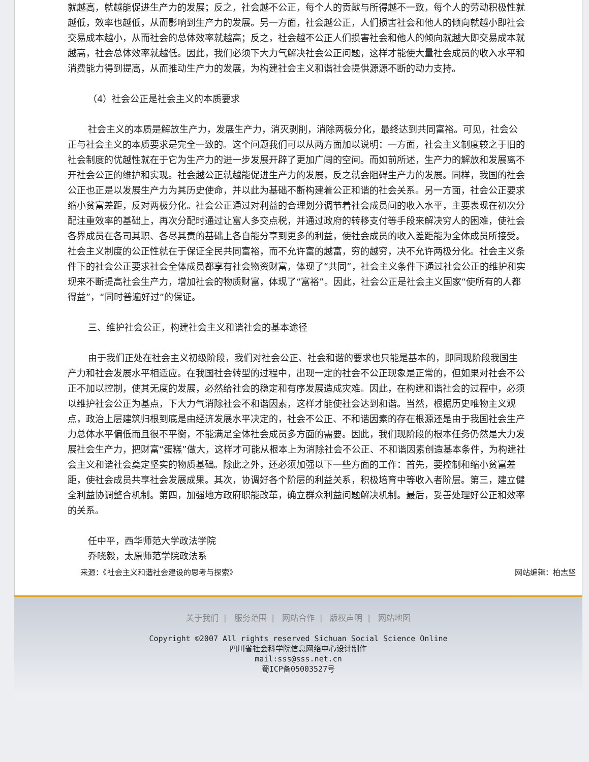就越高，就越能促进生产力的发展；反之，社会越不公正，每个人的贡献与所得越不一致，每个人的劳动积极性就越低，效率也越低，从而影响到生产力的发展。另一方面，社会越公正，人们损害社会和他人的倾向就越小即社会交易成本越小，从而社会的总体效率就越高；反之，社会越不公正人们损害社会和他人的倾向就越大即交易成本就越高，社会总体效率就越低。因此，我们必须下大力气解决社会公正问题，这样才能使大量社会成员的收入水平和消费能力得到提高，从而推动生产力的发展，为构建社会主义和谐社会提供源源不断的动力支持。
（4）社会公正是社会主义的本质要求
社会主义的本质是解放生产力，发展生产力，消灭剥削，消除两极分化，最终达到共同富裕。可见，社会公正与社会主义的本质要求是完全一致的。这个问题我们可以从两方面加以说明：一方面，社会主义制度较之于旧的社会制度的优越性就在于它为生产力的进一步发展开辟了更加广阔的空间。而如前所述，生产力的解放和发展离不开社会公正的维护和实现。社会越公正就越能促进生产力的发展，反之就会阻碍生产力的发展。同样，我国的社会公正也正是以发展生产力为其历史使命，并以此为基础不断构建着公正和谐的社会关系。另一方面，社会公正要求缩小贫富差距，反对两极分化。社会公正通过对利益的合理划分调节着社会成员间的收入水平，主要表现在初次分配注重效率的基础上，再次分配时通过让富人多交点税，并通过政府的转移支付等手段来解决穷人的困难，使社会各界成员在各司其职、各尽其责的基础上各自能分享到更多的利益，使社会成员的收入差距能为全体成员所接受。社会主义制度的公正性就在于保证全民共同富裕，而不允许富的越富，穷的越穷，决不允许两极分化。社会主义条件下的社会公正要求社会全体成员都享有社会物资财富，体现了“共同”，社会主义条件下通过社会公正的维护和实现来不断提高社会生产力，增加社会的物质财富，体现了“富裕”。因此，社会公正是社会主义国家“使所有的人都得益”，“同时普遍好过”的保证。
三、维护社会公正，构建社会主义和谐社会的基本途径
由于我们正处在社会主义初级阶段，我们对社会公正、社会和谐的要求也只能是基本的，即同现阶段我国生产力和社会发展水平相适应。在我国社会转型的过程中，出现一定的社会不公正现象是正常的，但如果对社会不公正不加以控制，使其无度的发展，必然给社会的稳定和有序发展造成灾难。因此，在构建和谐社会的过程中，必须以维护社会公正为基点，下大力气消除社会不和谐因素，这样才能使社会达到和谐。当然，根据历史唯物主义观点，政治上层建筑归根到底是由经济发展水平决定的，社会不公正、不和谐因素的存在根源还是由于我国社会生产力总体水平偏低而且很不平衡，不能满足全体社会成员多方面的需要。因此，我们现阶段的根本任务仍然是大力发展社会生产力，把财富“蛋糕”做大，这样才可能从根本上为消除社会不公正、不和谐因素创造基本条件，为构建社会主义和谐社会奠定坚实的物质基础。除此之外，还必须加强以下一些方面的工作：首先，要控制和缩小贫富差距，使社会成员共享社会发展成果。其次，协调好各个阶层的利益关系，积极培育中等收入者阶层。第三，建立健全利益协调整合机制。第四，加强地方政府职能改革，确立群众利益问题解决机制。最后，妥善处理好公正和效率的关系。
任中平，西华师范大学政法学院
乔晓毅，太原师范学院政法系
来源：《社会主义和谐社会建设的思考与探索》 网站编辑：柏志坚
关于我们 | 服务范围 | 网站合作 | 版权声明 | 网站地图
Copyright ©2007 All rights reserved Sichuan Social Science Online
四川省社会科学院信息网络中心设计制作
mail:sss@sss.net.cn
蜀ICP备05003527号